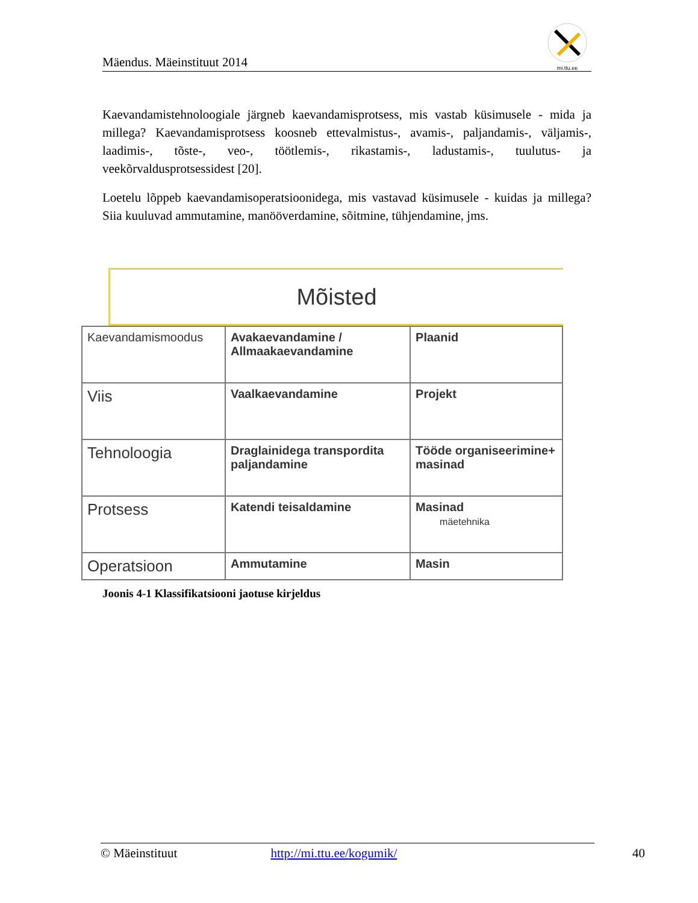Mäendus. Mäeinstituut 2014
mi.ttu.ee
Kaevandamistehnoloogiale järgneb kaevandamisprotsess, mis vastab küsimusele - mida ja millega? Kaevandamisprotsess koosneb ettevalmistus-, avamis-, paljandamis-, väljamis-, laadimis-, tõste-, veo-, töötlemis-, rikastamis-, ladustamis-, tuulutus- ja veekõrvaldusprotsessidest [20].
Loetelu lõppeb kaevandamisoperatsioonidega, mis vastavad küsimusele - kuidas ja millega? Siia kuuluvad ammutamine, manööverdamine, sõitmine, tühjendamine, jms.
Mõisted
| Kaevandamismoodus | Avakaevandamine / Allmaakaevandamine | Plaanid |
| Viis | Vaalkaevandamine | Projekt |
| Tehnoloogia | Draglainidega transpordita paljandamine | Tööde organiseerimine+ masinad |
| Protsess | Katendi teisaldamine | Masinad mäetehnika |
| Operatsioon | Ammutamine | Masin |
Joonis 4-1 Klassifikatsiooni jaotuse kirjeldus
© Mäeinstituut http://mi.ttu.ee/kogumik/ 40